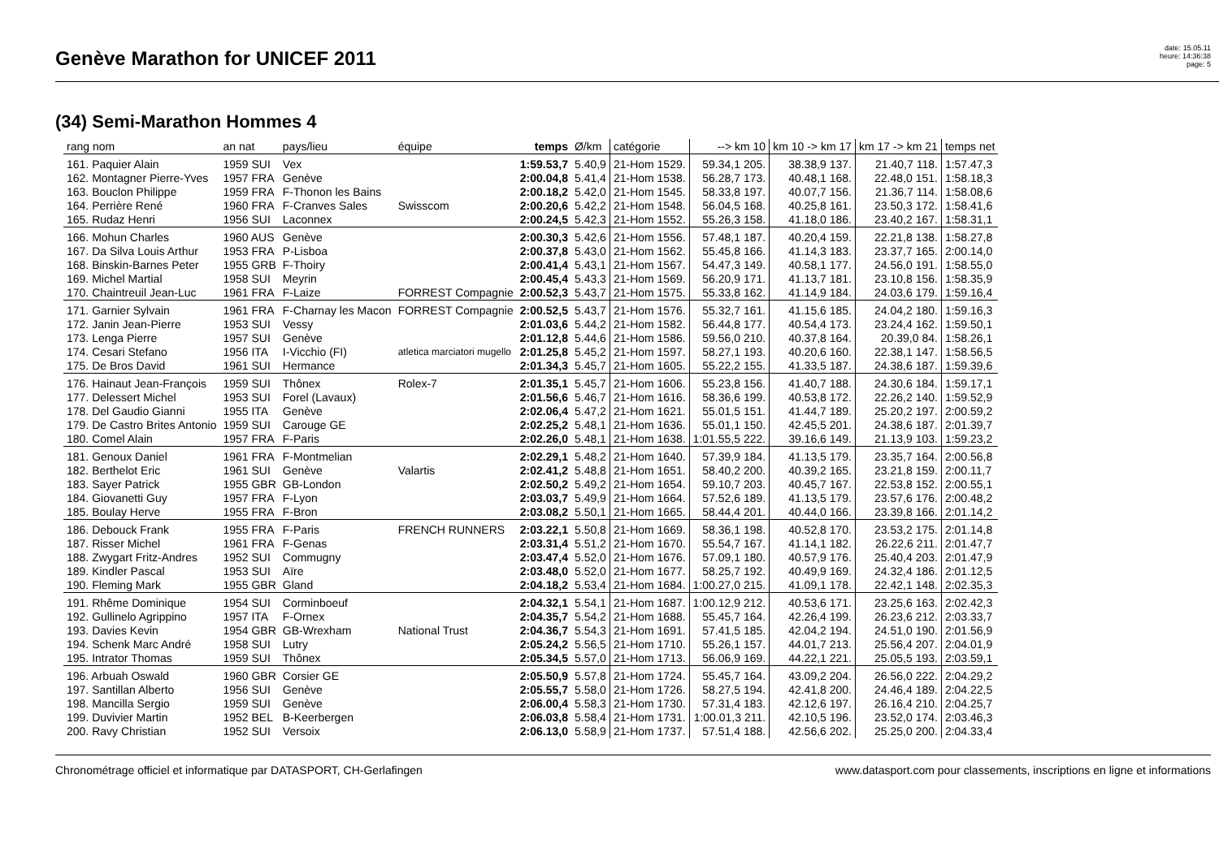Genève Marathon for UNICEF 2011
date: 15.05.11
heure: 14:36:38
page: 5
(34) Semi-Marathon Hommes 4
| rang nom | an nat | pays/lieu | équipe | temps | Ø/km | catégorie | --> km 10 | km 10 -> km 17 | km 17 -> km 21 | temps net |
| --- | --- | --- | --- | --- | --- | --- | --- | --- | --- | --- |
| 161. Paquier Alain | 1959 SUI | Vex | | 1:59.53,7 | 5.40,9 | 21-Hom 1529. | 59.34,1 205. | 38.38,9 137. | 21.40,7 118. | 1:57.47,3 |
| 162. Montagner Pierre-Yves | 1957 FRA | Genève | | 2:00.04,8 | 5.41,4 | 21-Hom 1538. | 56.28,7 173. | 40.48,1 168. | 22.48,0 151. | 1:58.18,3 |
| 163. Bouclon Philippe | 1959 FRA | F-Thonon les Bains | | 2:00.18,2 | 5.42,0 | 21-Hom 1545. | 58.33,8 197. | 40.07,7 156. | 21.36,7 114. | 1:58.08,6 |
| 164. Perrière René | 1960 FRA | F-Cranves Sales | Swisscom | 2:00.20,6 | 5.42,2 | 21-Hom 1548. | 56.04,5 168. | 40.25,8 161. | 23.50,3 172. | 1:58.41,6 |
| 165. Rudaz Henri | 1956 SUI | Laconnex | | 2:00.24,5 | 5.42,3 | 21-Hom 1552. | 55.26,3 158. | 41.18,0 186. | 23.40,2 167. | 1:58.31,1 |
| 166. Mohun Charles | 1960 AUS | Genève | | 2:00.30,3 | 5.42,6 | 21-Hom 1556. | 57.48,1 187. | 40.20,4 159. | 22.21,8 138. | 1:58.27,8 |
| 167. Da Silva Louis Arthur | 1953 FRA | P-Lisboa | | 2:00.37,8 | 5.43,0 | 21-Hom 1562. | 55.45,8 166. | 41.14,3 183. | 23.37,7 165. | 2:00.14,0 |
| 168. Binskin-Barnes Peter | 1955 GRB | F-Thoiry | | 2:00.41,4 | 5.43,1 | 21-Hom 1567. | 54.47,3 149. | 40.58,1 177. | 24.56,0 191. | 1:58.55,0 |
| 169. Michel Martial | 1958 SUI | Meyrin | | 2:00.45,4 | 5.43,3 | 21-Hom 1569. | 56.20,9 171. | 41.13,7 181. | 23.10,8 156. | 1:58.35,9 |
| 170. Chaintreuil Jean-Luc | 1961 FRA | F-Laize | FORREST Compagnie | 2:00.52,3 | 5.43,7 | 21-Hom 1575. | 55.33,8 162. | 41.14,9 184. | 24.03,6 179. | 1:59.16,4 |
| 171. Garnier Sylvain | 1961 FRA | F-Charnay les Macon | FORREST Compagnie | 2:00.52,5 | 5.43,7 | 21-Hom 1576. | 55.32,7 161. | 41.15,6 185. | 24.04,2 180. | 1:59.16,3 |
| 172. Janin Jean-Pierre | 1953 SUI | Vessy | | 2:01.03,6 | 5.44,2 | 21-Hom 1582. | 56.44,8 177. | 40.54,4 173. | 23.24,4 162. | 1:59.50,1 |
| 173. Lenga Pierre | 1957 SUI | Genève | | 2:01.12,8 | 5.44,6 | 21-Hom 1586. | 59.56,0 210. | 40.37,8 164. | 20.39,0 84. | 1:58.26,1 |
| 174. Cesari Stefano | 1956 ITA | I-Vicchio (FI) | atletica marciatori mugello | 2:01.25,8 | 5.45,2 | 21-Hom 1597. | 58.27,1 193. | 40.20,6 160. | 22.38,1 147. | 1:58.56,5 |
| 175. De Bros David | 1961 SUI | Hermance | | 2:01.34,3 | 5.45,7 | 21-Hom 1605. | 55.22,2 155. | 41.33,5 187. | 24.38,6 187. | 1:59.39,6 |
| 176. Hainaut Jean-François | 1959 SUI | Thônex | Rolex-7 | 2:01.35,1 | 5.45,7 | 21-Hom 1606. | 55.23,8 156. | 41.40,7 188. | 24.30,6 184. | 1:59.17,1 |
| 177. Delessert Michel | 1953 SUI | Forel (Lavaux) | | 2:01.56,6 | 5.46,7 | 21-Hom 1616. | 58.36,6 199. | 40.53,8 172. | 22.26,2 140. | 1:59.52,9 |
| 178. Del Gaudio Gianni | 1955 ITA | Genève | | 2:02.06,4 | 5.47,2 | 21-Hom 1621. | 55.01,5 151. | 41.44,7 189. | 25.20,2 197. | 2:00.59,2 |
| 179. De Castro Brites Antonio | 1959 SUI | Carouge GE | | 2:02.25,2 | 5.48,1 | 21-Hom 1636. | 55.01,1 150. | 42.45,5 201. | 24.38,6 187. | 2:01.39,7 |
| 180. Comel Alain | 1957 FRA | F-Paris | | 2:02.26,0 | 5.48,1 | 21-Hom 1638. | 1:01.55,5 222. | 39.16,6 149. | 21.13,9 103. | 1:59.23,2 |
| 181. Genoux Daniel | 1961 FRA | F-Montmelian | | 2:02.29,1 | 5.48,2 | 21-Hom 1640. | 57.39,9 184. | 41.13,5 179. | 23.35,7 164. | 2:00.56,8 |
| 182. Berthelot Eric | 1961 SUI | Genève | Valartis | 2:02.41,2 | 5.48,8 | 21-Hom 1651. | 58.40,2 200. | 40.39,2 165. | 23.21,8 159. | 2:00.11,7 |
| 183. Sayer Patrick | 1955 GBR | GB-London | | 2:02.50,2 | 5.49,2 | 21-Hom 1654. | 59.10,7 203. | 40.45,7 167. | 22.53,8 152. | 2:00.55,1 |
| 184. Giovanetti Guy | 1957 FRA | F-Lyon | | 2:03.03,7 | 5.49,9 | 21-Hom 1664. | 57.52,6 189. | 41.13,5 179. | 23.57,6 176. | 2:00.48,2 |
| 185. Boulay Herve | 1955 FRA | F-Bron | | 2:03.08,2 | 5.50,1 | 21-Hom 1665. | 58.44,4 201. | 40.44,0 166. | 23.39,8 166. | 2:01.14,2 |
| 186. Debouck Frank | 1955 FRA | F-Paris | FRENCH RUNNERS | 2:03.22,1 | 5.50,8 | 21-Hom 1669. | 58.36,1 198. | 40.52,8 170. | 23.53,2 175. | 2:01.14,8 |
| 187. Risser Michel | 1961 FRA | F-Genas | | 2:03.31,4 | 5.51,2 | 21-Hom 1670. | 55.54,7 167. | 41.14,1 182. | 26.22,6 211. | 2:01.47,7 |
| 188. Zwygart Fritz-Andres | 1952 SUI | Commugny | | 2:03.47,4 | 5.52,0 | 21-Hom 1676. | 57.09,1 180. | 40.57,9 176. | 25.40,4 203. | 2:01.47,9 |
| 189. Kindler Pascal | 1953 SUI | Aïre | | 2:03.48,0 | 5.52,0 | 21-Hom 1677. | 58.25,7 192. | 40.49,9 169. | 24.32,4 186. | 2:01.12,5 |
| 190. Fleming Mark | 1955 GBR | Gland | | 2:04.18,2 | 5.53,4 | 21-Hom 1684. | 1:00.27,0 215. | 41.09,1 178. | 22.42,1 148. | 2:02.35,3 |
| 191. Rhême Dominique | 1954 SUI | Corminboeuf | | 2:04.32,1 | 5.54,1 | 21-Hom 1687. | 1:00.12,9 212. | 40.53,6 171. | 23.25,6 163. | 2:02.42,3 |
| 192. Gullinelo Agrippino | 1957 ITA | F-Ornex | | 2:04.35,7 | 5.54,2 | 21-Hom 1688. | 55.45,7 164. | 42.26,4 199. | 26.23,6 212. | 2:03.33,7 |
| 193. Davies Kevin | 1954 GBR | GB-Wrexham | National Trust | 2:04.36,7 | 5.54,3 | 21-Hom 1691. | 57.41,5 185. | 42.04,2 194. | 24.51,0 190. | 2:01.56,9 |
| 194. Schenk Marc André | 1958 SUI | Lutry | | 2:05.24,2 | 5.56,5 | 21-Hom 1710. | 55.26,1 157. | 44.01,7 213. | 25.56,4 207. | 2:04.01,9 |
| 195. Intrator Thomas | 1959 SUI | Thônex | | 2:05.34,5 | 5.57,0 | 21-Hom 1713. | 56.06,9 169. | 44.22,1 221. | 25.05,5 193. | 2:03.59,1 |
| 196. Arbuah Oswald | 1960 GBR | Corsier GE | | 2:05.50,9 | 5.57,8 | 21-Hom 1724. | 55.45,7 164. | 43.09,2 204. | 26.56,0 222. | 2:04.29,2 |
| 197. Santillan Alberto | 1956 SUI | Genève | | 2:05.55,7 | 5.58,0 | 21-Hom 1726. | 58.27,5 194. | 42.41,8 200. | 24.46,4 189. | 2:04.22,5 |
| 198. Mancilla Sergio | 1959 SUI | Genève | | 2:06.00,4 | 5.58,3 | 21-Hom 1730. | 57.31,4 183. | 42.12,6 197. | 26.16,4 210. | 2:04.25,7 |
| 199. Duvivier Martin | 1952 BEL | B-Keerbergen | | 2:06.03,8 | 5.58,4 | 21-Hom 1731. | 1:00.01,3 211. | 42.10,5 196. | 23.52,0 174. | 2:03.46,3 |
| 200. Ravy Christian | 1952 SUI | Versoix | | 2:06.13,0 | 5.58,9 | 21-Hom 1737. | 57.51,4 188. | 42.56,6 202. | 25.25,0 200. | 2:04.33,4 |
Chronométrage officiel et informatique par DATASPORT, CH-Gerlafingen www.datasport.com pour classements, inscriptions en ligne et informations